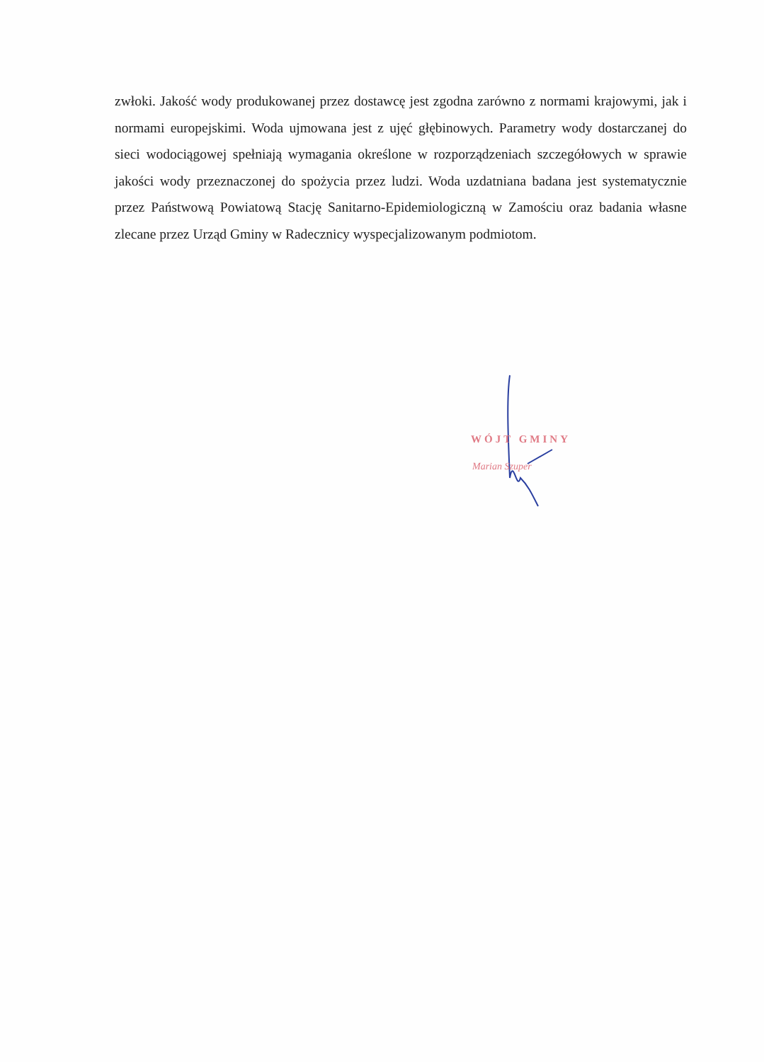zwłoki. Jakość wody produkowanej przez dostawcę jest zgodna zarówno z normami krajowymi, jak i normami europejskimi. Woda ujmowana jest z ujęć głębinowych. Parametry wody dostarczanej do sieci wodociągowej spełniają wymagania określone w rozporządzeniach szczegółowych w sprawie jakości wody przeznaczonej do spożycia przez ludzi. Woda uzdatniana badana jest systematycznie przez Państwową Powiatową Stację Sanitarno-Epidemiologiczną w Zamościu oraz badania własne zlecane przez Urząd Gminy w Radecznicy wyspecjalizowanym podmiotom.
WÓJT GMINY
Marian Szuper